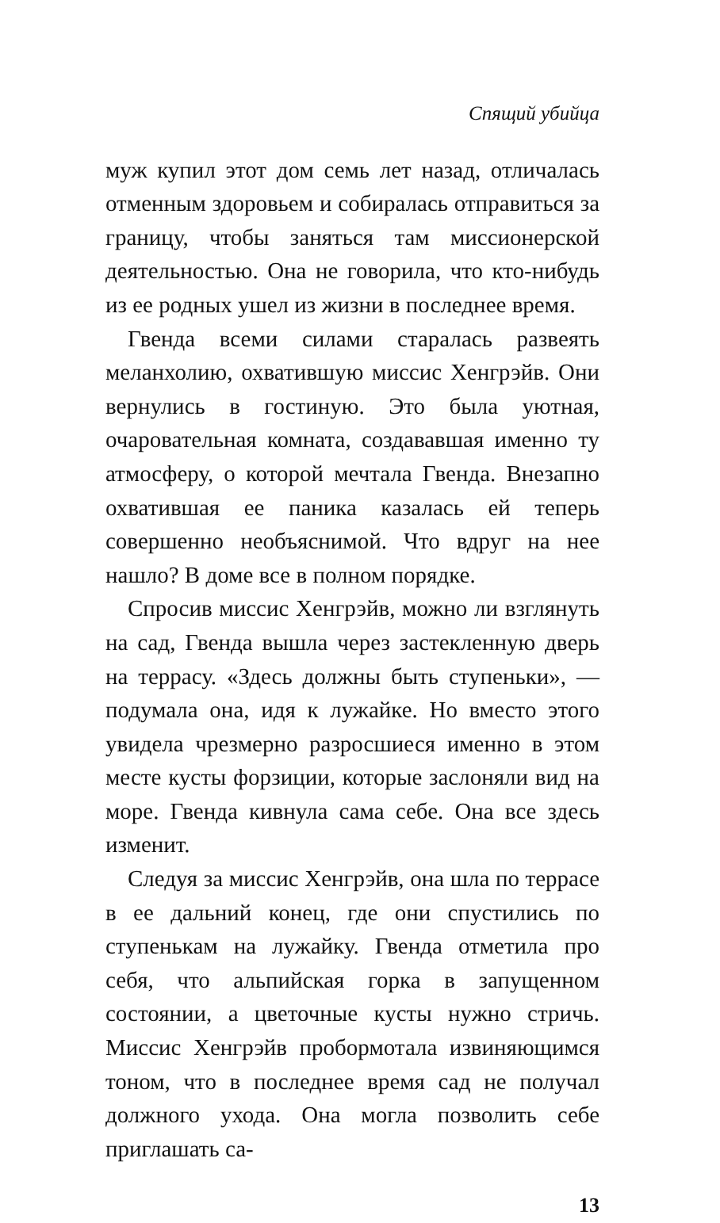Спящий убийца
муж купил этот дом семь лет назад, отличалась отменным здоровьем и собиралась отправиться за границу, чтобы заняться там миссионерской деятельностью. Она не говорила, что кто-нибудь из ее родных ушел из жизни в последнее время.
Гвенда всеми силами старалась развеять меланхолию, охватившую миссис Хенгрэйв. Они вернулись в гостиную. Это была уютная, очаровательная комната, создававшая именно ту атмосферу, о которой мечтала Гвенда. Внезапно охватившая ее паника казалась ей теперь совершенно необъяснимой. Что вдруг на нее нашло? В доме все в полном порядке.
Спросив миссис Хенгрэйв, можно ли взглянуть на сад, Гвенда вышла через застекленную дверь на террасу. «Здесь должны быть ступеньки», — подумала она, идя к лужайке. Но вместо этого увидела чрезмерно разросшиеся именно в этом месте кусты форзиции, которые заслоняли вид на море. Гвенда кивнула сама себе. Она все здесь изменит.
Следуя за миссис Хенгрэйв, она шла по террасе в ее дальний конец, где они спустились по ступенькам на лужайку. Гвенда отметила про себя, что альпийская горка в запущенном состоянии, а цветочные кусты нужно стричь. Миссис Хенгрэйв пробормотала извиняющимся тоном, что в последнее время сад не получал должного ухода. Она могла позволить себе приглашать са-
13